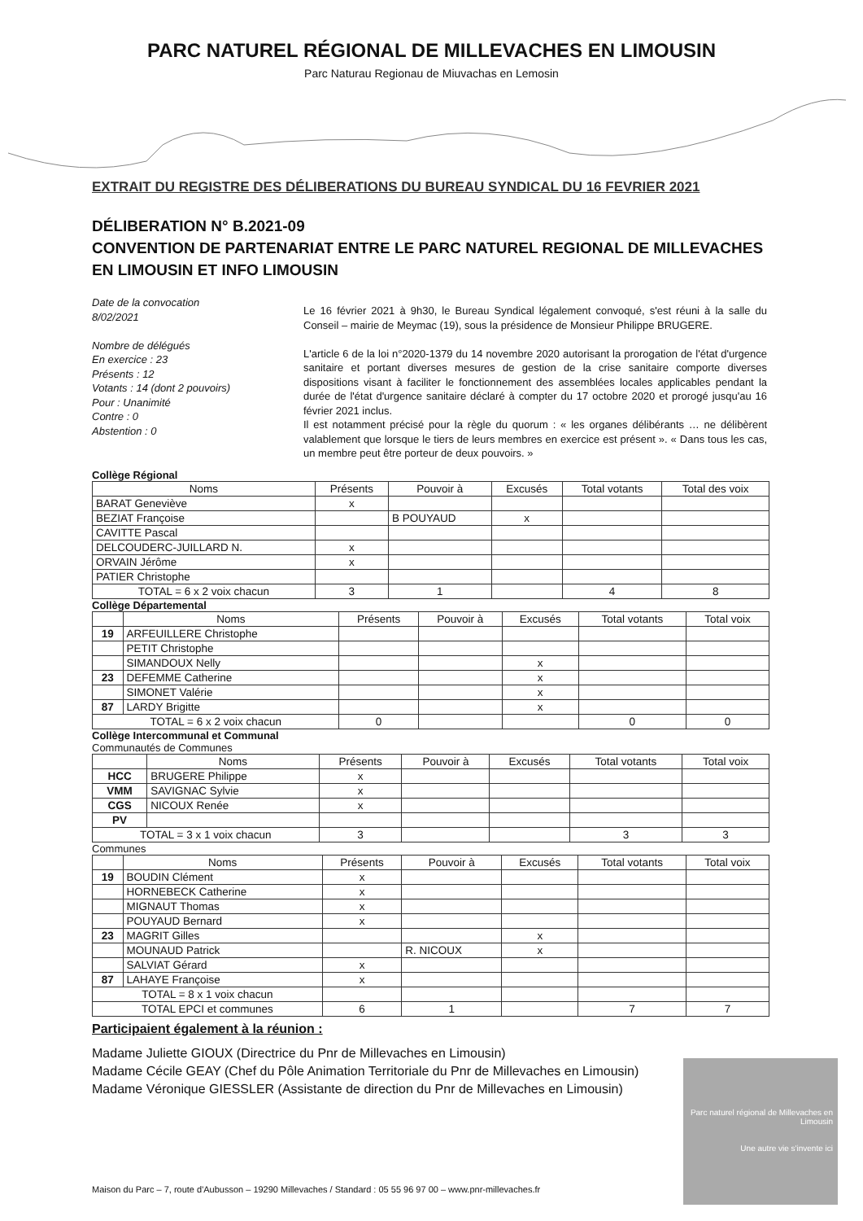PARC NATUREL RÉGIONAL DE MILLEVACHES EN LIMOUSIN
Parc Naturau Regionau de Miuvachas en Lemosin
EXTRAIT DU REGISTRE DES DÉLIBERATIONS DU BUREAU SYNDICAL DU 16 FEVRIER 2021
DÉLIBERATION N° B.2021-09
CONVENTION DE PARTENARIAT ENTRE LE PARC NATUREL REGIONAL DE MILLEVACHES EN LIMOUSIN ET INFO LIMOUSIN
Date de la convocation
8/02/2021
Nombre de délégués
En exercice : 23
Présents : 12
Votants : 14 (dont 2 pouvoirs)
Pour : Unanimité
Contre : 0
Abstention : 0
Le 16 février 2021 à 9h30, le Bureau Syndical légalement convoqué, s'est réuni à la salle du Conseil – mairie de Meymac (19), sous la présidence de Monsieur Philippe BRUGERE.
L'article 6 de la loi n°2020-1379 du 14 novembre 2020 autorisant la prorogation de l'état d'urgence sanitaire et portant diverses mesures de gestion de la crise sanitaire comporte diverses dispositions visant à faciliter le fonctionnement des assemblées locales applicables pendant la durée de l'état d'urgence sanitaire déclaré à compter du 17 octobre 2020 et prorogé jusqu'au 16 février 2021 inclus.
Il est notamment précisé pour la règle du quorum : « les organes délibérants … ne délibèrent valablement que lorsque le tiers de leurs membres en exercice est présent ». « Dans tous les cas, un membre peut être porteur de deux pouvoirs. »
Collège Régional
| Noms | Présents | Pouvoir à | Excusés | Total votants | Total des voix |
| --- | --- | --- | --- | --- | --- |
| BARAT Geneviève | x | | | | |
| BEZIAT Françoise | | B POUYAUD | x | | |
| CAVITTE Pascal | | | | | |
| DELCOUDERC-JUILLARD N. | x | | | | |
| ORVAIN Jérôme | x | | | | |
| PATIER Christophe | | | | | |
| TOTAL = 6 x 2 voix chacun | 3 | 1 | | 4 | 8 |
Collège Départemental
| | Noms | Présents | Pouvoir à | Excusés | Total votants | Total voix |
| --- | --- | --- | --- | --- | --- | --- |
| 19 | ARFEUILLERE Christophe | | | | | |
| | PETIT Christophe | | | | | |
| | SIMANDOUX Nelly | | | x | | |
| 23 | DEFEMME Catherine | | | x | | |
| | SIMONET Valérie | | | x | | |
| 87 | LARDY Brigitte | | | x | | |
| TOTAL = 6 x 2 voix chacun | | 0 | | | 0 | 0 |
Collège Intercommunal et Communal
Communautés de Communes
| | Noms | Présents | Pouvoir à | Excusés | Total votants | Total voix |
| --- | --- | --- | --- | --- | --- | --- |
| HCC | BRUGERE Philippe | x | | | | |
| VMM | SAVIGNAC Sylvie | x | | | | |
| CGS | NICOUX Renée | x | | | | |
| PV | | | | | | |
| TOTAL = 3 x 1 voix chacun | | 3 | | | 3 | 3 |
Communes
| | Noms | Présents | Pouvoir à | Excusés | Total votants | Total voix |
| --- | --- | --- | --- | --- | --- | --- |
| 19 | BOUDIN Clément | x | | | | |
| | HORNEBECK Catherine | x | | | | |
| | MIGNAUT Thomas | x | | | | |
| | POUYAUD Bernard | x | | | | |
| 23 | MAGRIT Gilles | | | x | | |
| | MOUNAUD Patrick | | R. NICOUX | x | | |
| | SALVIAT Gérard | x | | | | |
| 87 | LAHAYE Françoise | x | | | | |
| TOTAL = 8 x 1 voix chacun | | | | | | |
| TOTAL EPCI et communes | | 6 | 1 | | 7 | 7 |
Participaient également à la réunion :
Madame Juliette GIOUX (Directrice du Pnr de Millevaches en Limousin)
Madame Cécile GEAY (Chef du Pôle Animation Territoriale du Pnr de Millevaches en Limousin)
Madame Véronique GIESSLER (Assistante de direction du Pnr de Millevaches en Limousin)
Parc naturel régional de Millevaches en Limousin
Une autre vie s'invente ici
Maison du Parc – 7, route d'Aubusson – 19290 Millevaches / Standard : 05 55 96 97 00 – www.pnr-millevaches.fr